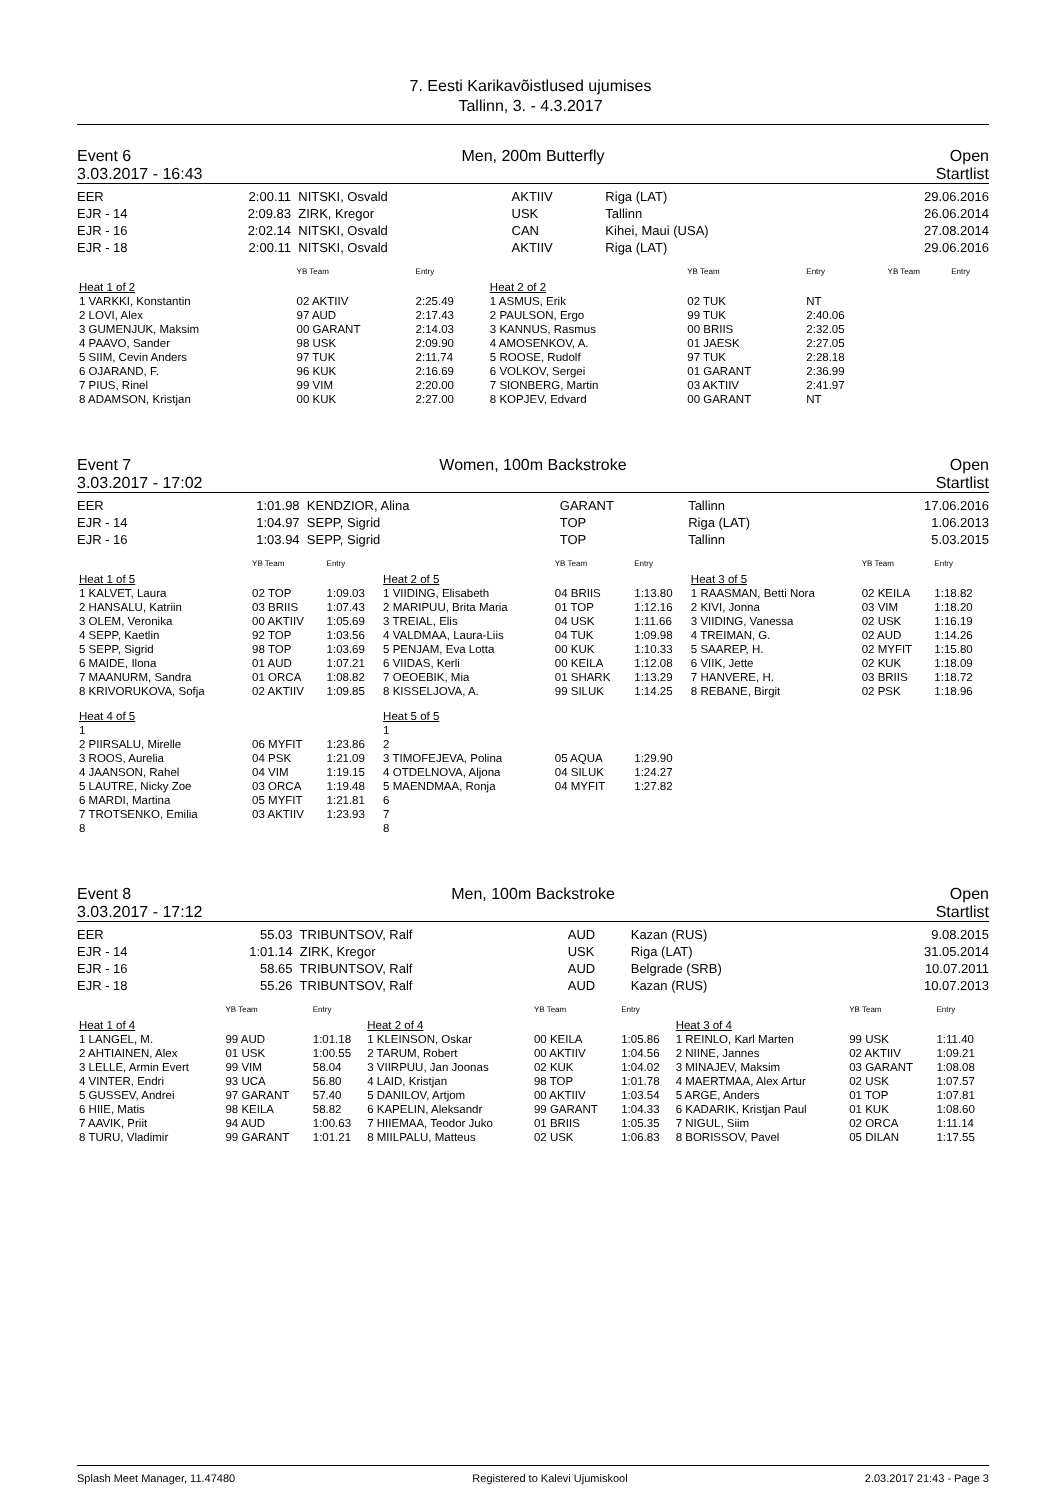7. Eesti Karikavõistlused ujumises
Tallinn, 3. - 4.3.2017
Event 6
3.03.2017 - 16:43
Men, 200m Butterfly Open
Startlist
| EER | 2:00.11 | NITSKI, Osvald | AKTIIV | Riga (LAT) | 29.06.2016 |
| EJR - 14 | 2:09.83 | ZIRK, Kregor | USK | Tallinn | 26.06.2014 |
| EJR - 16 | 2:02.14 | NITSKI, Osvald | CAN | Kihei, Maui (USA) | 27.08.2014 |
| EJR - 18 | 2:00.11 | NITSKI, Osvald | AKTIIV | Riga (LAT) | 29.06.2016 |
| | YB Team | Entry | | YB Team | Entry | | YB Team | Entry |
| Heat 1 of 2 | | | Heat 2 of 2 | | | | | |
| 1 VARKKI, Konstantin | 02 AKTIIV | 2:25.49 | 1 ASMUS, Erik | 02 TUK | NT | | | |
| 2 LOVI, Alex | 97 AUD | 2:17.43 | 2 PAULSON, Ergo | 99 TUK | 2:40.06 | | | |
| 3 GUMENJUK, Maksim | 00 GARANT | 2:14.03 | 3 KANNUS, Rasmus | 00 BRIIS | 2:32.05 | | | |
| 4 PAAVO, Sander | 98 USK | 2:09.90 | 4 AMOSENKOV, A. | 01 JAESK | 2:27.05 | | | |
| 5 SIIM, Cevin Anders | 97 TUK | 2:11.74 | 5 ROOSE, Rudolf | 97 TUK | 2:28.18 | | | |
| 6 OJARAND, F. | 96 KUK | 2:16.69 | 6 VOLKOV, Sergei | 01 GARANT | 2:36.99 | | | |
| 7 PIUS, Rinel | 99 VIM | 2:20.00 | 7 SIONBERG, Martin | 03 AKTIIV | 2:41.97 | | | |
| 8 ADAMSON, Kristjan | 00 KUK | 2:27.00 | 8 KOPJEV, Edvard | 00 GARANT | NT | | | |
Event 7
3.03.2017 - 17:02
Women, 100m Backstroke Open
Startlist
| EER | 1:01.98 | KENDZIOR, Alina | GARANT | Tallinn | 17.06.2016 |
| EJR - 14 | 1:04.97 | SEPP, Sigrid | TOP | Riga (LAT) | 1.06.2013 |
| EJR - 16 | 1:03.94 | SEPP, Sigrid | TOP | Tallinn | 5.03.2015 |
| | YB Team | Entry | | YB Team | Entry | | YB Team | Entry |
| Heat 1 of 5 | | | Heat 2 of 5 | | | Heat 3 of 5 | | |
| 1 KALVET, Laura | 02 TOP | 1:09.03 | 1 VIIDING, Elisabeth | 04 BRIIS | 1:13.80 | 1 RAASMAN, Betti Nora | 02 KEILA | 1:18.82 |
| 2 HANSALU, Katriin | 03 BRIIS | 1:07.43 | 2 MARIPUU, Brita Maria | 01 TOP | 1:12.16 | 2 KIVI, Jonna | 03 VIM | 1:18.20 |
| 3 OLEM, Veronika | 00 AKTIIV | 1:05.69 | 3 TREIAL, Elis | 04 USK | 1:11.66 | 3 VIIDING, Vanessa | 02 USK | 1:16.19 |
| 4 SEPP, Kaetlin | 92 TOP | 1:03.56 | 4 VALDMAA, Laura-Liis | 04 TUK | 1:09.98 | 4 TREIMAN, G. | 02 AUD | 1:14.26 |
| 5 SEPP, Sigrid | 98 TOP | 1:03.69 | 5 PENJAM, Eva Lotta | 00 KUK | 1:10.33 | 5 SAAREP, H. | 02 MYFIT | 1:15.80 |
| 6 MAIDE, Ilona | 01 AUD | 1:07.21 | 6 VIIDAS, Kerli | 00 KEILA | 1:12.08 | 6 VIIK, Jette | 02 KUK | 1:18.09 |
| 7 MAANURM, Sandra | 01 ORCA | 1:08.82 | 7 OEOEBIK, Mia | 01 SHARK | 1:13.29 | 7 HANVERE, H. | 03 BRIIS | 1:18.72 |
| 8 KRIVORUKOVA, Sofja | 02 AKTIIV | 1:09.85 | 8 KISSELJOVA, A. | 99 SILUK | 1:14.25 | 8 REBANE, Birgit | 02 PSK | 1:18.96 |
| Heat 4 of 5 | | | Heat 5 of 5 | | | | | |
| 1 | | | 1 | | | | | |
| 2 PIIRSALU, Mirelle | 06 MYFIT | 1:23.86 | 2 | | | | | |
| 3 ROOS, Aurelia | 04 PSK | 1:21.09 | 3 TIMOFEJEVA, Polina | 05 AQUA | 1:29.90 | | | |
| 4 JAANSON, Rahel | 04 VIM | 1:19.15 | 4 OTDELNOVA, Aljona | 04 SILUK | 1:24.27 | | | |
| 5 LAUTRE, Nicky Zoe | 03 ORCA | 1:19.48 | 5 MAENDMAA, Ronja | 04 MYFIT | 1:27.82 | | | |
| 6 MARDI, Martina | 05 MYFIT | 1:21.81 | 6 | | | | | |
| 7 TROTSENKO, Emilia | 03 AKTIIV | 1:23.93 | 7 | | | | | |
| 8 | | | 8 | | | | | |
Event 8
3.03.2017 - 17:12
Men, 100m Backstroke Open
Startlist
| EER | 55.03 | TRIBUNTSOV, Ralf | AUD | Kazan (RUS) | 9.08.2015 |
| EJR - 14 | 1:01.14 | ZIRK, Kregor | USK | Riga (LAT) | 31.05.2014 |
| EJR - 16 | 58.65 | TRIBUNTSOV, Ralf | AUD | Belgrade (SRB) | 10.07.2011 |
| EJR - 18 | 55.26 | TRIBUNTSOV, Ralf | AUD | Kazan (RUS) | 10.07.2013 |
| | YB Team | Entry | | YB Team | Entry | | YB Team | Entry |
| Heat 1 of 4 | | | Heat 2 of 4 | | | Heat 3 of 4 | | |
| 1 LANGEL, M. | 99 AUD | 1:01.18 | 1 KLEINSON, Oskar | 00 KEILA | 1:05.86 | 1 REINLO, Karl Marten | 99 USK | 1:11.40 |
| 2 AHTIAINEN, Alex | 01 USK | 1:00.55 | 2 TARUM, Robert | 00 AKTIIV | 1:04.56 | 2 NIINE, Jannes | 02 AKTIIV | 1:09.21 |
| 3 LELLE, Armin Evert | 99 VIM | 58.04 | 3 VIIRPUU, Jan Joonas | 02 KUK | 1:04.02 | 3 MINAJEV, Maksim | 03 GARANT | 1:08.08 |
| 4 VINTER, Endri | 93 UCA | 56.80 | 4 LAID, Kristjan | 98 TOP | 1:01.78 | 4 MAERTMAA, Alex Artur | 02 USK | 1:07.57 |
| 5 GUSSEV, Andrei | 97 GARANT | 57.40 | 5 DANILOV, Artjom | 00 AKTIIV | 1:03.54 | 5 ARGE, Anders | 01 TOP | 1:07.81 |
| 6 HIIE, Matis | 98 KEILA | 58.82 | 6 KAPELIN, Aleksandr | 99 GARANT | 1:04.33 | 6 KADARIK, Kristjan Paul | 01 KUK | 1:08.60 |
| 7 AAVIK, Priit | 94 AUD | 1:00.63 | 7 HIIEMAA, Teodor Juko | 01 BRIIS | 1:05.35 | 7 NIGUL, Siim | 02 ORCA | 1:11.14 |
| 8 TURU, Vladimir | 99 GARANT | 1:01.21 | 8 MIILPALU, Matteus | 02 USK | 1:06.83 | 8 BORISSOV, Pavel | 05 DILAN | 1:17.55 |
Splash Meet Manager, 11.47480 Registered to Kalevi Ujumiskool 2.03.2017 21:43 - Page 3